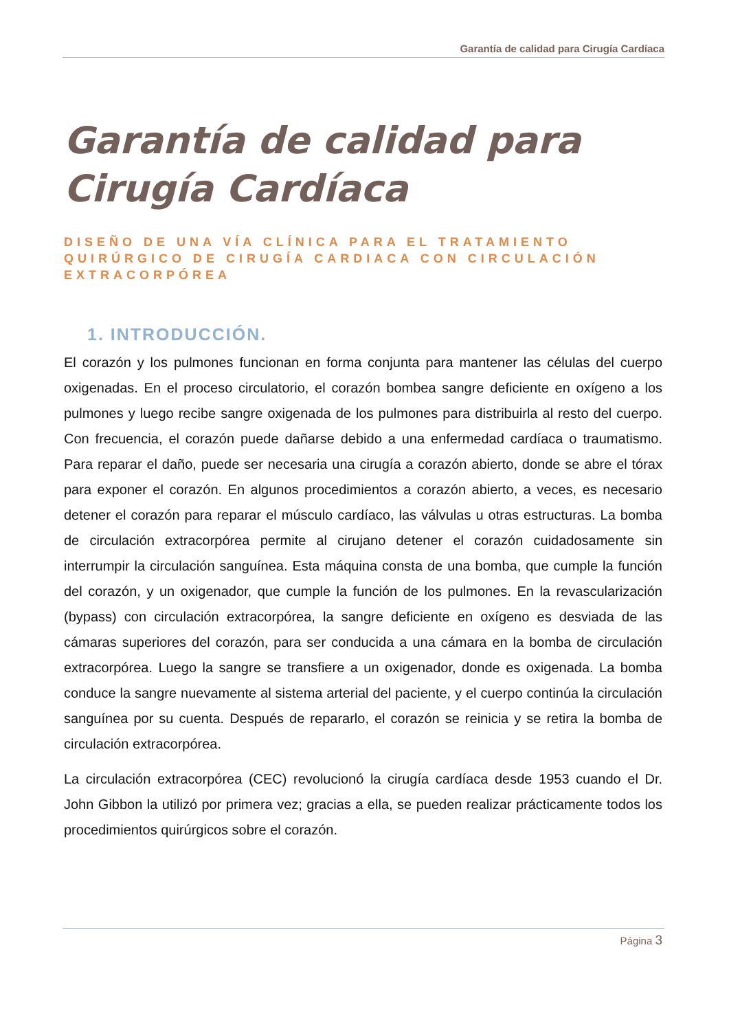Garantía de calidad para Cirugía Cardíaca
Garantía de calidad para Cirugía Cardíaca
DISEÑO DE UNA VÍA CLÍNICA PARA EL TRATAMIENTO QUIRÚRGICO DE CIRUGÍA CARDIACA CON CIRCULACIÓN EXTRACORPÓREA
1. INTRODUCCIÓN.
El corazón y los pulmones funcionan en forma conjunta para mantener las células del cuerpo oxigenadas. En el proceso circulatorio, el corazón bombea sangre deficiente en oxígeno a los pulmones y luego recibe sangre oxigenada de los pulmones para distribuirla al resto del cuerpo. Con frecuencia, el corazón puede dañarse debido a una enfermedad cardíaca o traumatismo. Para reparar el daño, puede ser necesaria una cirugía a corazón abierto, donde se abre el tórax para exponer el corazón. En algunos procedimientos a corazón abierto, a veces, es necesario detener el corazón para reparar el músculo cardíaco, las válvulas u otras estructuras. La bomba de circulación extracorpórea permite al cirujano detener el corazón cuidadosamente sin interrumpir la circulación sanguínea. Esta máquina consta de una bomba, que cumple la función del corazón, y un oxigenador, que cumple la función de los pulmones. En la revascularización (bypass) con circulación extracorpórea, la sangre deficiente en oxígeno es desviada de las cámaras superiores del corazón, para ser conducida a una cámara en la bomba de circulación extracorpórea. Luego la sangre se transfiere a un oxigenador, donde es oxigenada. La bomba conduce la sangre nuevamente al sistema arterial del paciente, y el cuerpo continúa la circulación sanguínea por su cuenta. Después de repararlo, el corazón se reinicia y se retira la bomba de circulación extracorpórea.
La circulación extracorpórea (CEC) revolucionó la cirugía cardíaca desde 1953 cuando el Dr. John Gibbon la utilizó por primera vez; gracias a ella, se pueden realizar prácticamente todos los procedimientos quirúrgicos sobre el corazón.
Página 3